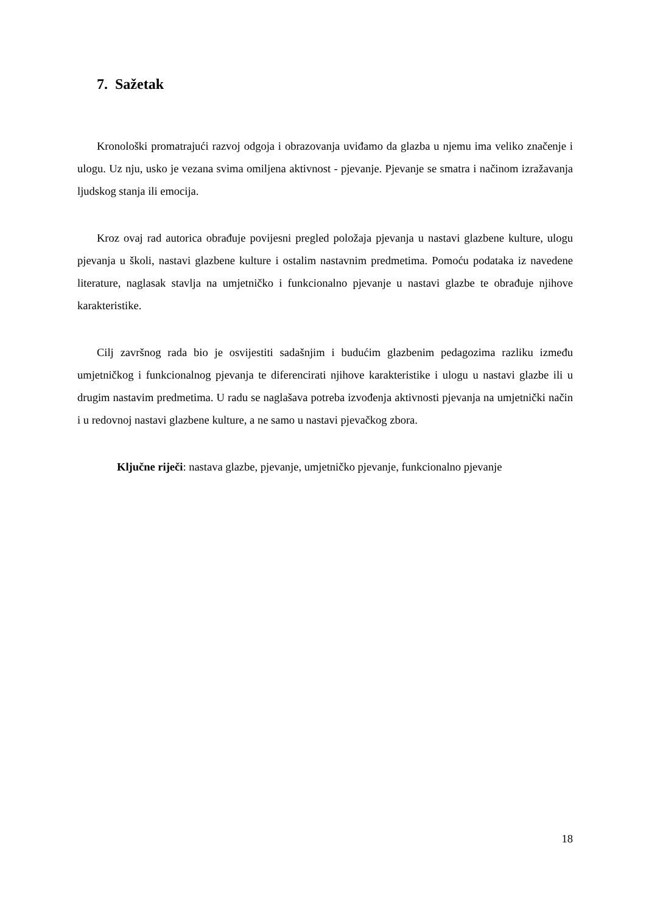7. Sažetak
Kronološki promatrajući razvoj odgoja i obrazovanja uviđamo da glazba u njemu ima veliko značenje i ulogu. Uz nju, usko je vezana svima omiljena aktivnost - pjevanje. Pjevanje se smatra i načinom izražavanja ljudskog stanja ili emocija.
Kroz ovaj rad autorica obrađuje povijesni pregled položaja pjevanja u nastavi glazbene kulture, ulogu pjevanja u školi, nastavi glazbene kulture i ostalim nastavnim predmetima. Pomoću podataka iz navedene literature, naglasak stavlja na umjetničko i funkcionalno pjevanje u nastavi glazbe te obrađuje njihove karakteristike.
Cilj završnog rada bio je osvijestiti sadašnjim i budućim glazbenim pedagozima razliku između umjetničkog i funkcionalnog pjevanja te diferencirati njihove karakteristike i ulogu u nastavi glazbe ili u drugim nastavim predmetima. U radu se naglašava potreba izvođenja aktivnosti pjevanja na umjetnički način i u redovnoj nastavi glazbene kulture, a ne samo u nastavi pjevačkog zbora.
Ključne riječi: nastava glazbe, pjevanje, umjetničko pjevanje, funkcionalno pjevanje
18